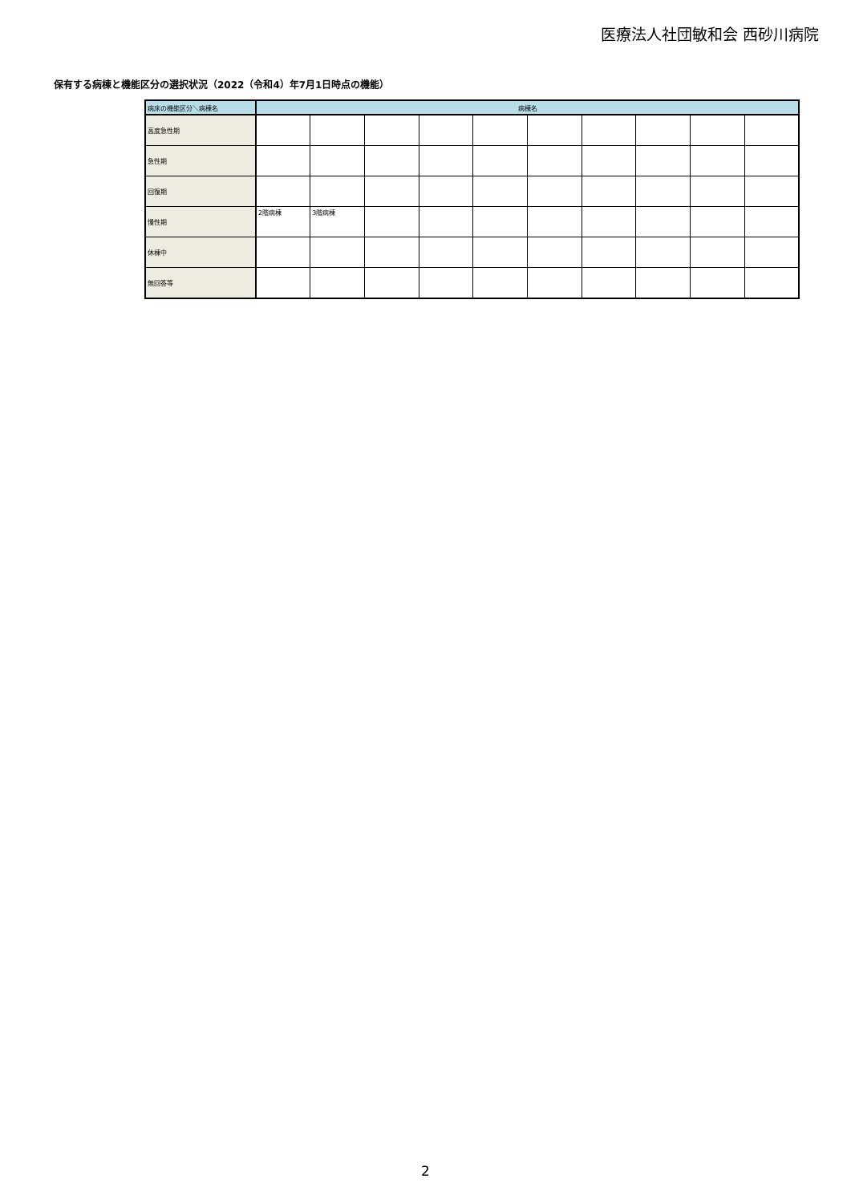医療法人社団敏和会 西砂川病院
保有する病棟と機能区分の選択状況（2022（令和4）年7月1日時点の機能）
| 病床の機能区分＼病棟名 | 病棟名 | | | | | | | | | |
| --- | --- | --- | --- | --- | --- | --- | --- | --- | --- | --- |
| 高度急性期 | | | | | | | | | | |
| 急性期 | | | | | | | | | | |
| 回復期 | | | | | | | | | | |
| 慢性期 | 2階病棟 | 3階病棟 | | | | | | | | |
| 休棟中 | | | | | | | | | | |
| 無回答等 | | | | | | | | | | |
2